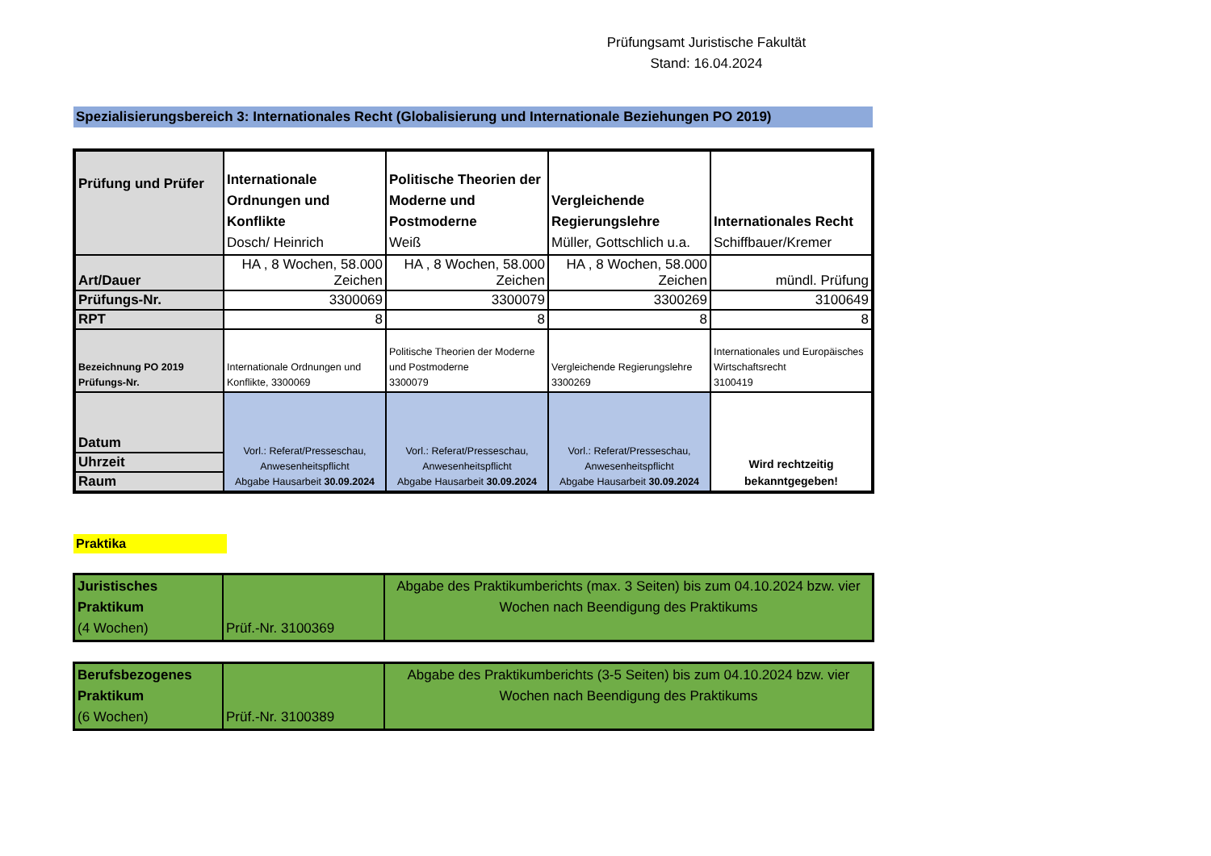Prüfungsamt Juristische Fakultät
Stand: 16.04.2024
Spezialisierungsbereich 3: Internationales Recht (Globalisierung und Internationale Beziehungen PO 2019)
| Prüfung und Prüfer | Internationale Ordnungen und Konflikte Dosch/ Heinrich | Politische Theorien der Moderne und Postmoderne Weiß | Vergleichende Regierungslehre Müller, Gottschlich u.a. | Internationales Recht Schiffbauer/Kremer |
| Art/Dauer | HA , 8 Wochen, 58.000 Zeichen | HA , 8 Wochen, 58.000 Zeichen | HA , 8 Wochen, 58.000 Zeichen | mündl. Prüfung |
| Prüfungs-Nr. | 3300069 | 3300079 | 3300269 | 3100649 |
| RPT | 8 | 8 | 8 | 8 |
| Bezeichnung PO 2019 Prüfungs-Nr. | Internationale Ordnungen und Konflikte, 3300069 | Politische Theorien der Moderne und Postmoderne 3300079 | Vergleichende Regierungslehre 3300269 | Internationales und Europäisches Wirtschaftsrecht 3100419 |
| Datum | Vorl.: Referat/Presseschau, Anwesenheitspflicht Abgabe Hausarbeit 30.09.2024 | Vorl.: Referat/Presseschau, Anwesenheitspflicht Abgabe Hausarbeit 30.09.2024 | Vorl.: Referat/Presseschau, Anwesenheitspflicht Abgabe Hausarbeit 30.09.2024 | Wird rechtzeitig bekanntgegeben! |
| Uhrzeit | | | | |
| Raum | | | | |
Praktika
| Juristisches Praktikum (4 Wochen) | Prüf.-Nr. 3100369 | Abgabe des Praktikumberichts (max. 3 Seiten) bis zum 04.10.2024 bzw. vier Wochen nach Beendigung des Praktikums |
| Berufsbezogenes Praktikum (6 Wochen) | Prüf.-Nr. 3100389 | Abgabe des Praktikumberichts (3-5 Seiten) bis zum 04.10.2024 bzw. vier Wochen nach Beendigung des Praktikums |